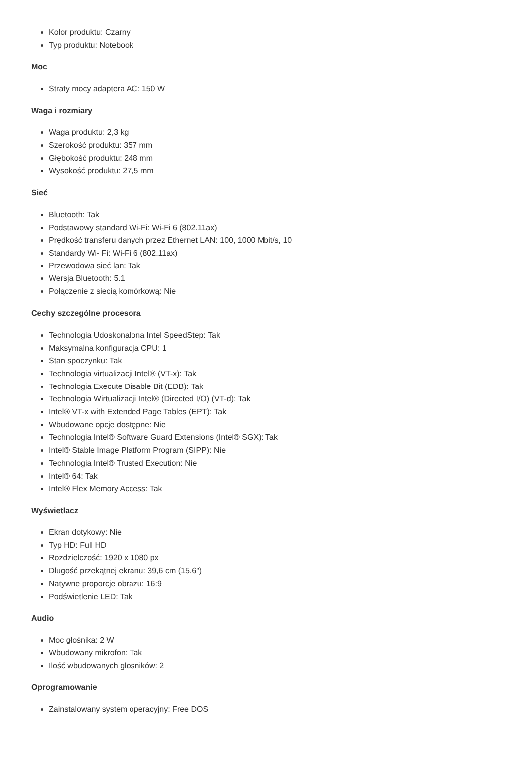Kolor produktu: Czarny
Typ produktu: Notebook
Moc
Straty mocy adaptera AC: 150 W
Waga i rozmiary
Waga produktu: 2,3 kg
Szerokość produktu: 357 mm
Głębokość produktu: 248 mm
Wysokość produktu: 27,5 mm
Sieć
Bluetooth: Tak
Podstawowy standard Wi-Fi: Wi-Fi 6 (802.11ax)
Prędkość transferu danych przez Ethernet LAN: 100, 1000 Mbit/s, 10
Standardy Wi- Fi: Wi-Fi 6 (802.11ax)
Przewodowa sieć lan: Tak
Wersja Bluetooth: 5.1
Połączenie z siecią komórkową: Nie
Cechy szczególne procesora
Technologia Udoskonalona Intel SpeedStep: Tak
Maksymalna konfiguracja CPU: 1
Stan spoczynku: Tak
Technologia virtualizacji Intel® (VT-x): Tak
Technologia Execute Disable Bit (EDB): Tak
Technologia Wirtualizacji Intel® (Directed I/O) (VT-d): Tak
Intel® VT-x with Extended Page Tables (EPT): Tak
Wbudowane opcje dostępne: Nie
Technologia Intel® Software Guard Extensions (Intel® SGX): Tak
Intel® Stable Image Platform Program (SIPP): Nie
Technologia Intel® Trusted Execution: Nie
Intel® 64: Tak
Intel® Flex Memory Access: Tak
Wyświetlacz
Ekran dotykowy: Nie
Typ HD: Full HD
Rozdzielczość: 1920 x 1080 px
Długość przekątnej ekranu: 39,6 cm (15.6")
Natywne proporcje obrazu: 16:9
Podświetlenie LED: Tak
Audio
Moc głośnika: 2 W
Wbudowany mikrofon: Tak
Ilość wbudowanych glosników: 2
Oprogramowanie
Zainstalowany system operacyjny: Free DOS